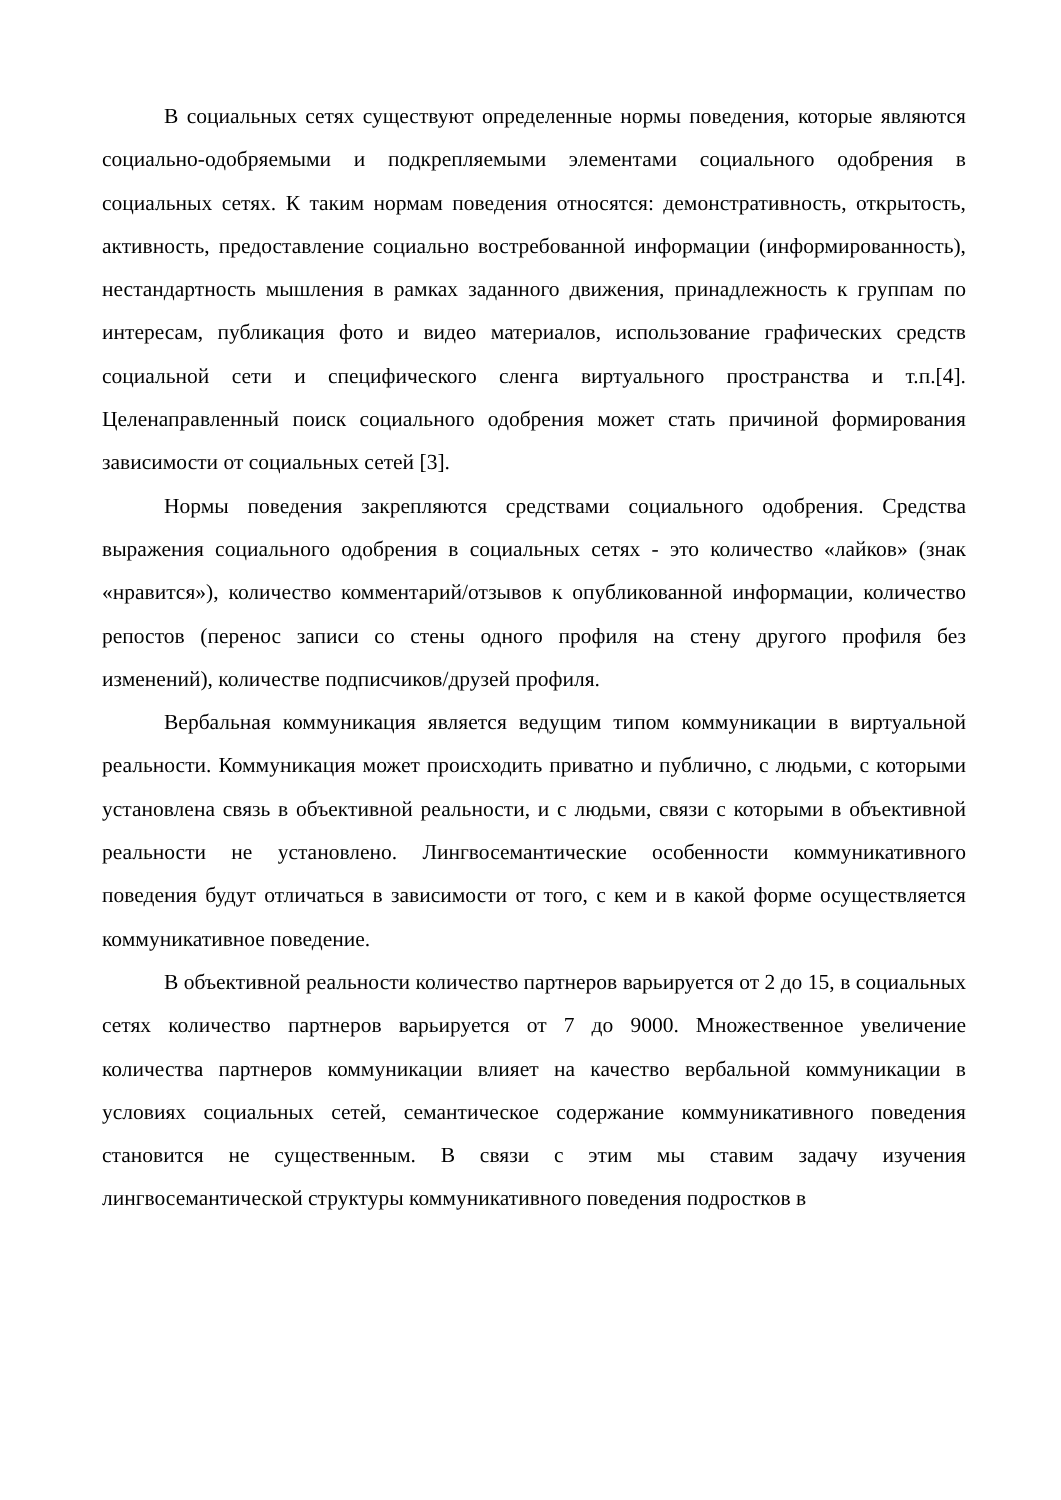В социальных сетях существуют определенные нормы поведения, которые являются социально-одобряемыми и подкрепляемыми элементами социального одобрения в социальных сетях. К таким нормам поведения относятся: демонстративность, открытость, активность, предоставление социально востребованной информации (информированность), нестандартность мышления в рамках заданного движения, принадлежность к группам по интересам, публикация фото и видео материалов, использование графических средств социальной сети и специфического сленга виртуального пространства и т.п.[4]. Целенаправленный поиск социального одобрения может стать причиной формирования зависимости от социальных сетей [3].
Нормы поведения закрепляются средствами социального одобрения. Средства выражения социального одобрения в социальных сетях - это количество «лайков» (знак «нравится»), количество комментарий/отзывов к опубликованной информации, количество репостов (перенос записи со стены одного профиля на стену другого профиля без изменений), количестве подписчиков/друзей профиля.
Вербальная коммуникация является ведущим типом коммуникации в виртуальной реальности. Коммуникация может происходить приватно и публично, с людьми, с которыми установлена связь в объективной реальности, и с людьми, связи с которыми в объективной реальности не установлено. Лингвосемантические особенности коммуникативного поведения будут отличаться в зависимости от того, с кем и в какой форме осуществляется коммуникативное поведение.
В объективной реальности количество партнеров варьируется от 2 до 15, в социальных сетях количество партнеров варьируется от 7 до 9000. Множественное увеличение количества партнеров коммуникации влияет на качество вербальной коммуникации в условиях социальных сетей, семантическое содержание коммуникативного поведения становится не существенным. В связи с этим мы ставим задачу изучения лингвосемантической структуры коммуникативного поведения подростков в